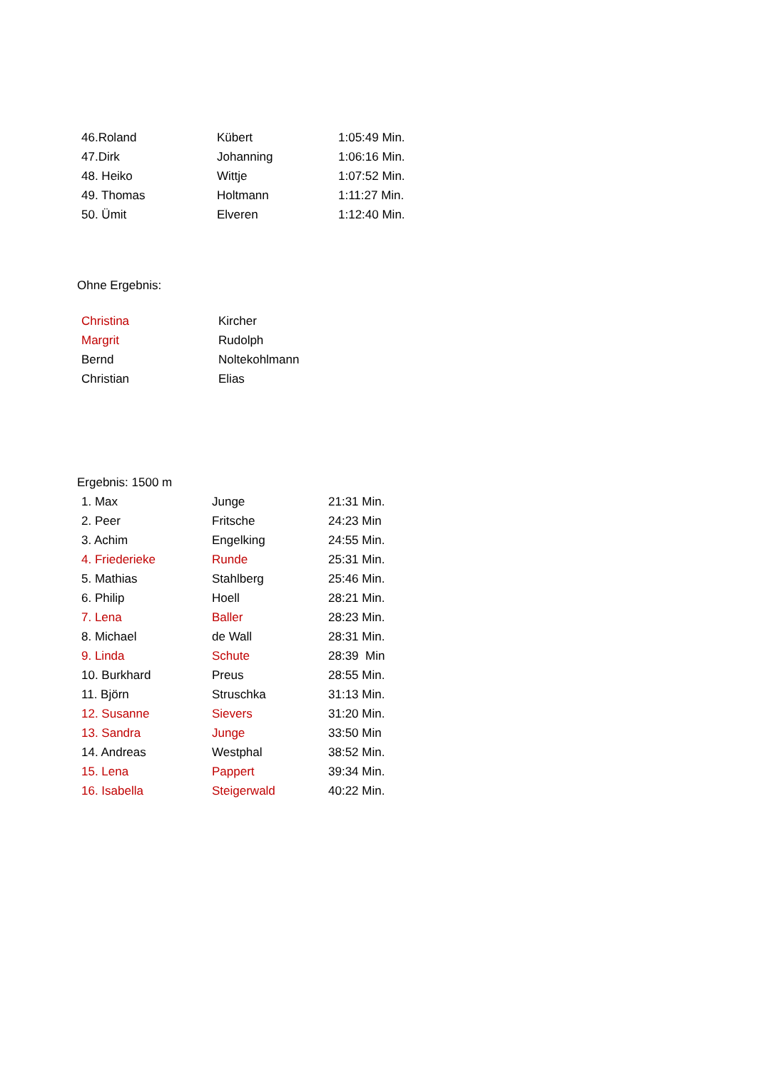| 46.Roland | Kübert | 1:05:49 Min. |
| 47.Dirk | Johanning | 1:06:16 Min. |
| 48. Heiko | Wittje | 1:07:52 Min. |
| 49. Thomas | Holtmann | 1:11:27 Min. |
| 50. Ümit | Elveren | 1:12:40 Min. |
Ohne Ergebnis:
| Christina | Kircher |
| Margrit | Rudolph |
| Bernd | Noltekohlmann |
| Christian | Elias |
Ergebnis: 1500 m
| 1. Max | Junge | 21:31 Min. |
| 2. Peer | Fritsche | 24:23 Min |
| 3. Achim | Engelking | 24:55 Min. |
| 4. Friederieke | Runde | 25:31 Min. |
| 5. Mathias | Stahlberg | 25:46 Min. |
| 6. Philip | Hoell | 28:21 Min. |
| 7. Lena | Baller | 28:23 Min. |
| 8. Michael | de Wall | 28:31 Min. |
| 9. Linda | Schute | 28:39 Min |
| 10. Burkhard | Preus | 28:55 Min. |
| 11. Björn | Struschka | 31:13 Min. |
| 12. Susanne | Sievers | 31:20 Min. |
| 13. Sandra | Junge | 33:50 Min |
| 14. Andreas | Westphal | 38:52 Min. |
| 15. Lena | Pappert | 39:34 Min. |
| 16. Isabella | Steigerwald | 40:22 Min. |